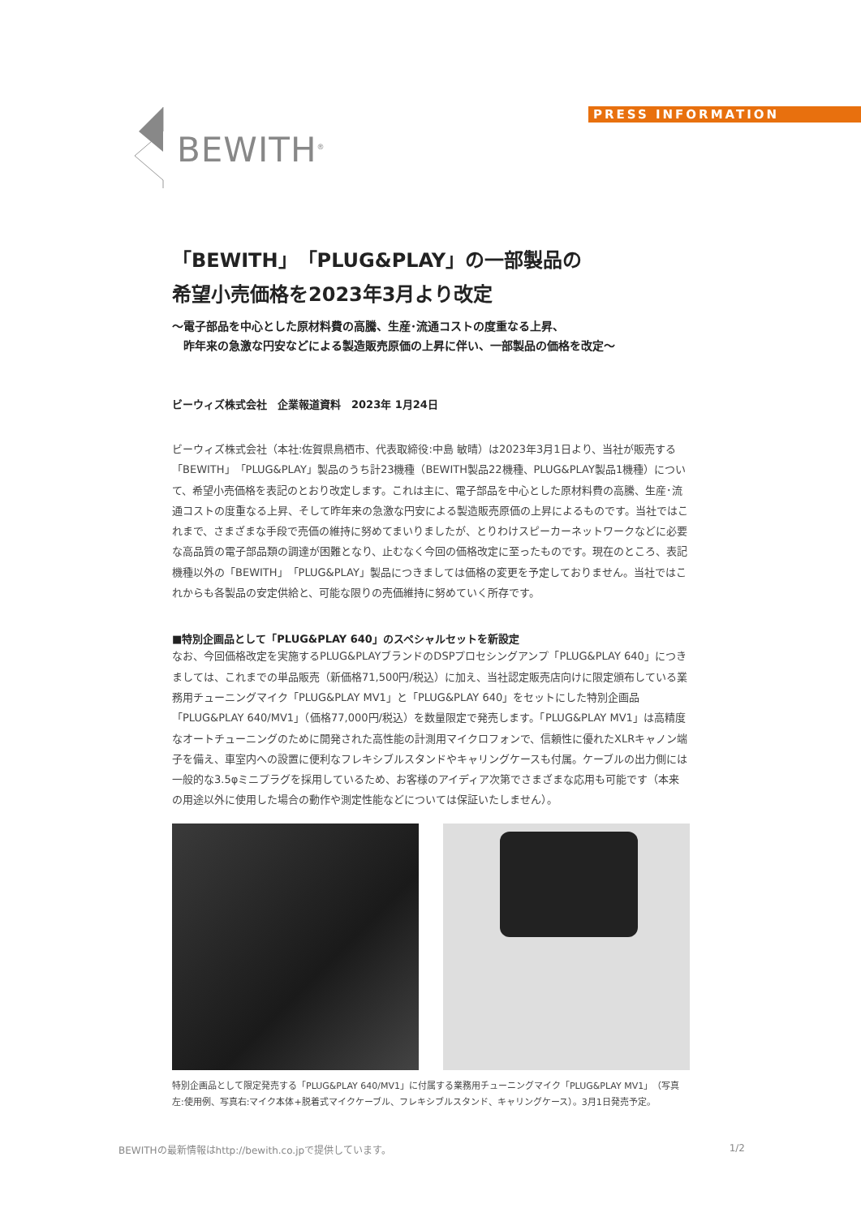BEWITH<sup>®</sup> PRESS INFORMATION
「BEWITH」「PLUG&PLAY」の一部製品の
希望小売価格を2023年3月より改定
～電子部品を中心とした原材料費の高騰、生産･流通コストの度重なる上昇、
　昨年来の急激な円安などによる製造販売原価の上昇に伴い、一部製品の価格を改定～
ビーウィズ株式会社　企業報道資料　2023年 1月24日
ビーウィズ株式会社（本社:佐賀県鳥栖市、代表取締役:中島 敏晴）は2023年3月1日より、当社が販売する「BEWITH」「PLUG&PLAY」製品のうち計23機種（BEWITH製品22機種、PLUG&PLAY製品1機種）について、希望小売価格を表記のとおり改定します。これは主に、電子部品を中心とした原材料費の高騰、生産･流通コストの度重なる上昇、そして昨年来の急激な円安による製造販売原価の上昇によるものです。当社ではこれまで、さまざまな手段で売価の維持に努めてまいりましたが、とりわけスピーカーネットワークなどに必要な高品質の電子部品類の調達が困難となり、止むなく今回の価格改定に至ったものです。現在のところ、表記機種以外の「BEWITH」「PLUG&PLAY」製品につきましては価格の変更を予定しておりません。当社ではこれからも各製品の安定供給と、可能な限りの売価維持に努めていく所存です。
■特別企画品として「PLUG&PLAY 640」のスペシャルセットを新設定
なお、今回価格改定を実施するPLUG&PLAYブランドのDSPプロセシングアンプ「PLUG&PLAY 640」につきましては、これまでの単品販売（新価格71,500円/税込）に加え、当社認定販売店向けに限定頒布している業務用チューニングマイク「PLUG&PLAY MV1」と「PLUG&PLAY 640」をセットにした特別企画品「PLUG&PLAY 640/MV1」（価格77,000円/税込）を数量限定で発売します。「PLUG&PLAY MV1」は高精度なオートチューニングのために開発された高性能の計測用マイクロフォンで、信頼性に優れたXLRキャノン端子を備え、車室内への設置に便利なフレキシブルスタンドやキャリングケースも付属。ケーブルの出力側には一般的な3.5φミニプラグを採用しているため、お客様のアイディア次第でさまざまな応用も可能です（本来の用途以外に使用した場合の動作や測定性能などについては保証いたしません）。
特別企画品として限定発売する「PLUG&PLAY 640/MV1」に付属する業務用チューニングマイク「PLUG&PLAY MV1」（写真左:使用例、写真右:マイク本体+脱着式マイクケーブル、フレキシブルスタンド、キャリングケース）。3月1日発売予定。
BEWITHの最新情報はhttp://bewith.co.jpで提供しています。 1/2